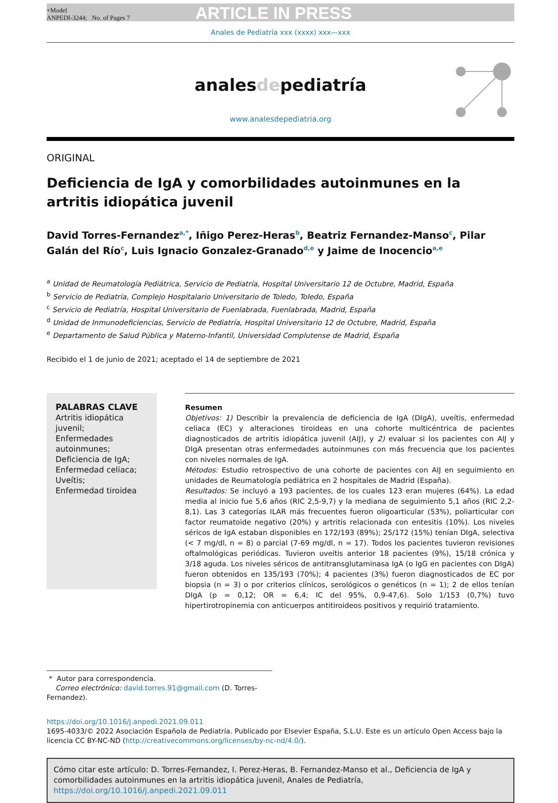+Model
ANPEDI-3244; No. of Pages 7
ARTICLE IN PRESS
Anales de Pediatría xxx (xxxx) xxx—xxx
analesdepediatría
www.analesdepediatria.org
ORIGINAL
Deficiencia de IgA y comorbilidades autoinmunes en la artritis idiopática juvenil
David Torres-Fernandez<sup>a,*</sup>, Iñigo Perez-Heras<sup>b</sup>, Beatriz Fernandez-Manso<sup>c</sup>, Pilar Galán del Río<sup>c</sup>, Luis Ignacio Gonzalez-Granado<sup>d,e</sup> y Jaime de Inocencio<sup>a,e</sup>
<sup>a</sup> Unidad de Reumatología Pediátrica, Servicio de Pediatría, Hospital Universitario 12 de Octubre, Madrid, España
<sup>b</sup> Servicio de Pediatría, Complejo Hospitalario Universitario de Toledo, Toledo, España
<sup>c</sup> Servicio de Pediatría, Hospital Universitario de Fuenlabrada, Fuenlabrada, Madrid, España
<sup>d</sup> Unidad de Inmunodeficiencias, Servicio de Pediatría, Hospital Universitario 12 de Octubre, Madrid, España
<sup>e</sup> Departamento de Salud Pública y Materno-Infantil, Universidad Complutense de Madrid, España
Recibido el 1 de junio de 2021; aceptado el 14 de septiembre de 2021
PALABRAS CLAVE
Artritis idiopática juvenil;
Enfermedades autoinmunes;
Deficiencia de IgA;
Enfermedad celiaca;
Uveítis;
Enfermedad tiroidea
Resumen
Objetivos: 1) Describir la prevalencia de deficiencia de IgA (DIgA), uveítis, enfermedad celiaca (EC) y alteraciones tiroideas en una cohorte multicéntrica de pacientes diagnosticados de artritis idiopática juvenil (AIJ), y 2) evaluar si los pacientes con AIJ y DIgA presentan otras enfermedades autoinmunes con más frecuencia que los pacientes con niveles normales de IgA.
Métodos: Estudio retrospectivo de una cohorte de pacientes con AIJ en seguimiento en unidades de Reumatología pediátrica en 2 hospitales de Madrid (España).
Resultados: Se incluyó a 193 pacientes, de los cuales 123 eran mujeres (64%). La edad media al inicio fue 5,6 años (RIC 2,5-9,7) y la mediana de seguimiento 5,1 años (RIC 2,2-8,1). Las 3 categorías ILAR más frecuentes fueron oligoarticular (53%), poliarticular con factor reumatoide negativo (20%) y artritis relacionada con entesitis (10%). Los niveles séricos de IgA estaban disponibles en 172/193 (89%); 25/172 (15%) tenían DIgA, selectiva (< 7 mg/dl, n = 8) o parcial (7-69 mg/dl, n = 17). Todos los pacientes tuvieron revisiones oftalmológicas periódicas. Tuvieron uveítis anterior 18 pacientes (9%), 15/18 crónica y 3/18 aguda. Los niveles séricos de antitransglutaminasa IgA (o IgG en pacientes con DIgA) fueron obtenidos en 135/193 (70%); 4 pacientes (3%) fueron diagnosticados de EC por biopsia (n = 3) o por criterios clínicos, serológicos o genéticos (n = 1); 2 de ellos tenían DIgA (p = 0,12; OR = 6,4; IC del 95%, 0,9-47,6). Solo 1/153 (0,7%) tuvo hipertirotropinemia con anticuerpos antitiroideos positivos y requirió tratamiento.
* Autor para correspondencia.
Correo electrónico: david.torres.91@gmail.com (D. Torres-Fernandez).
https://doi.org/10.1016/j.anpedi.2021.09.011
1695-4033/© 2022 Asociación Española de Pediatría. Publicado por Elsevier España, S.L.U. Este es un artículo Open Access bajo la licencia CC BY-NC-ND (http://creativecommons.org/licenses/by-nc-nd/4.0/).
Cómo citar este artículo: D. Torres-Fernandez, I. Perez-Heras, B. Fernandez-Manso et al., Deficiencia de IgA y comorbilidades autoinmunes en la artritis idiopática juvenil, Anales de Pediatría, https://doi.org/10.1016/j.anpedi.2021.09.011